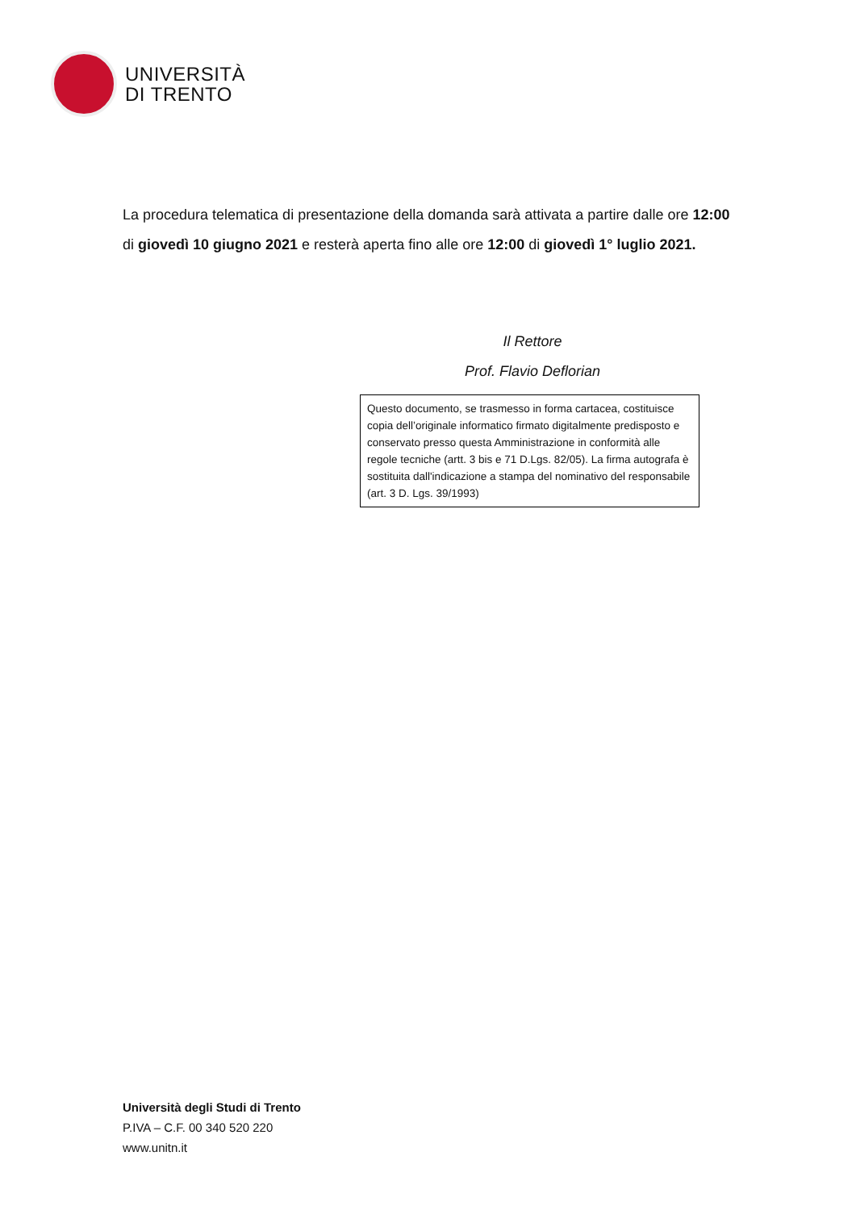UNIVERSITÀ
DI TRENTO
La procedura telematica di presentazione della domanda sarà attivata a partire dalle ore 12:00 di giovedì 10 giugno 2021 e resterà aperta fino alle ore 12:00 di giovedì 1° luglio 2021.
Il Rettore
Prof. Flavio Deflorian
Questo documento, se trasmesso in forma cartacea, costituisce copia dell’originale informatico firmato digitalmente predisposto e conservato presso questa Amministrazione in conformità alle regole tecniche (artt. 3 bis e 71 D.Lgs. 82/05). La firma autografa è sostituita dall'indicazione a stampa del nominativo del responsabile (art. 3 D. Lgs. 39/1993)
Università degli Studi di Trento
P.IVA – C.F. 00 340 520 220
www.unitn.it